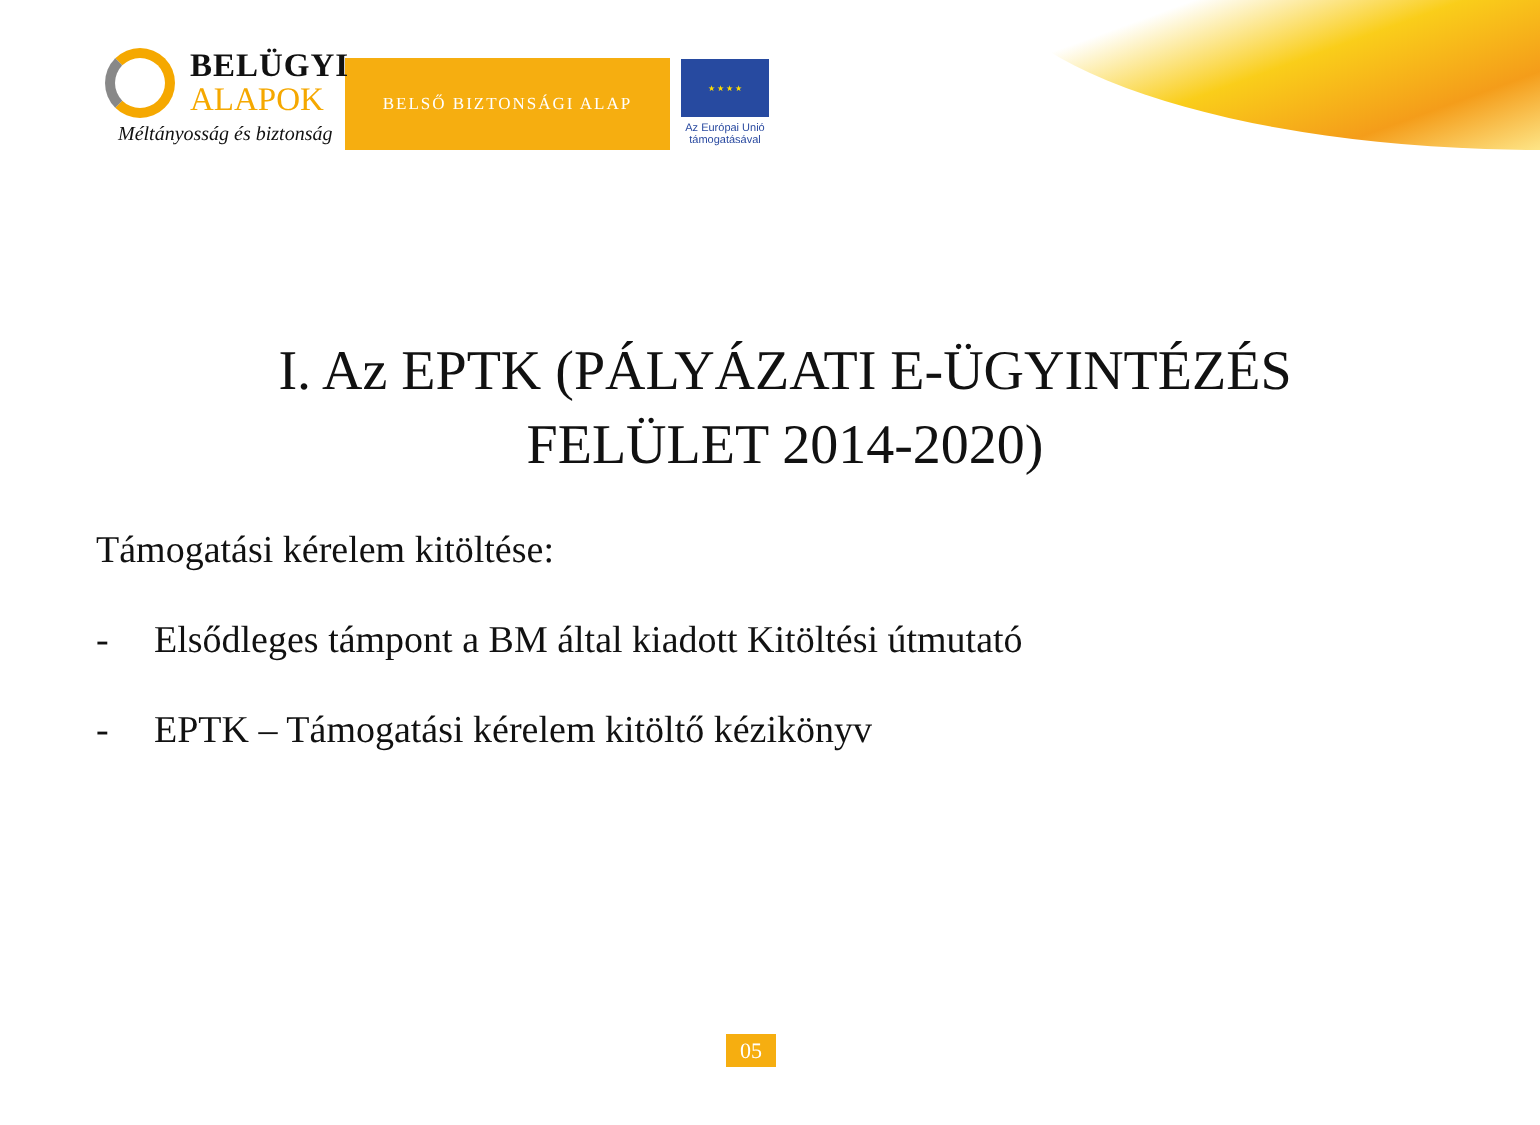BELÜGYI
ALAPOK
Méltányosság és biztonság
BELSŐ BIZTONSÁGI ALAP
★ ★ ★ ★
Az Európai Unió támogatásával
I. Az EPTK (PÁLYÁZATI E-ÜGYINTÉZÉS FELÜLET 2014-2020)
Támogatási kérelem kitöltése:
- Elsődleges támpont a BM által kiadott Kitöltési útmutató
- EPTK – Támogatási kérelem kitöltő kézikönyv
05